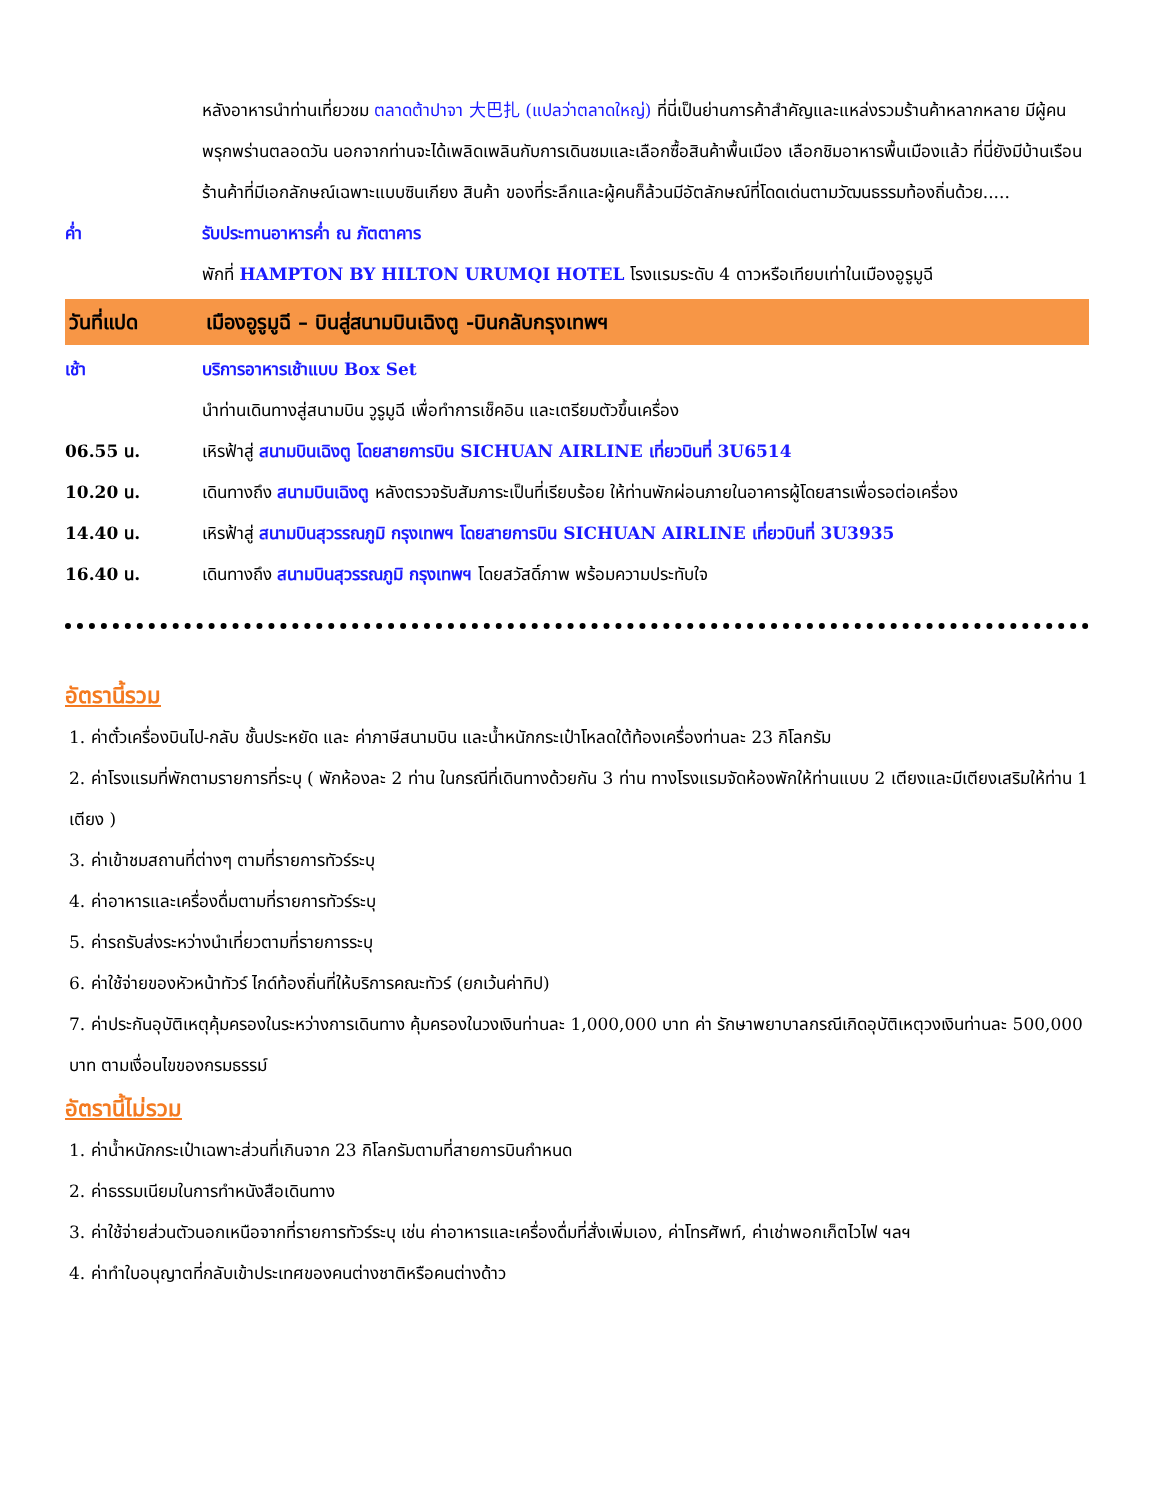หลังอาหารนำท่านเที่ยวชม ตลาดต้าปาจา 大巴扎 (แปลว่าตลาดใหญ่) ที่นี่เป็นย่านการค้าสำคัญและแหล่งรวมร้านค้าหลากหลาย มีผู้คนพรุกพร่านตลอดวัน นอกจากท่านจะได้เพลิดเพลินกับการเดินชมและเลือกซื้อสินค้าพื้นเมือง เลือกชิมอาหารพื้นเมืองแล้ว ที่นี่ยังมีบ้านเรือนร้านค้าที่มีเอกลักษณ์เฉพาะแบบซินเกียง สินค้า ของที่ระลึกและผู้คนก็ล้วนมีอัตลักษณ์ที่โดดเด่นตามวัฒนธรรมท้องถิ่นด้วย.....
ค่ำ รับประทานอาหารค่ำ ณ ภัตตาคาร
พักที่ HAMPTON BY HILTON URUMQI HOTEL โรงแรมระดับ 4 ดาวหรือเทียบเท่าในเมืองอูรูมูฉี
วันที่แปด เมืองอูรูมูฉี – บินสู่สนามบินเฉิงตู -บินกลับกรุงเทพฯ
เช้า บริการอาหารเช้าแบบ Box Set
นำท่านเดินทางสู่สนามบิน วูรูมูฉี เพื่อทำการเช็คอิน และเตรียมตัวขึ้นเครื่อง
06.55 น. เหิรฟ้าสู่ สนามบินเฉิงตู โดยสายการบิน SICHUAN AIRLINE เที่ยวบินที่ 3U6514
10.20 น. เดินทางถึง สนามบินเฉิงตู หลังตรวจรับสัมภาระเป็นที่เรียบร้อย ให้ท่านพักผ่อนภายในอาคารผู้โดยสารเพื่อรอต่อเครื่อง
14.40 น. เหิรฟ้าสู่ สนามบินสุวรรณภูมิ กรุงเทพฯ โดยสายการบิน SICHUAN AIRLINE เที่ยวบินที่ 3U3935
16.40 น. เดินทางถึง สนามบินสุวรรณภูมิ กรุงเทพฯ โดยสวัสดิ์ภาพ พร้อมความประทับใจ
อัตรานี้รวม
1. ค่าตั๋วเครื่องบินไป-กลับ ชั้นประหยัด และ ค่าภาษีสนามบิน และน้ำหนักกระเป๋าโหลดใต้ท้องเครื่องท่านละ 23 กิโลกรัม
2. ค่าโรงแรมที่พักตามรายการที่ระบุ ( พักห้องละ 2 ท่าน ในกรณีที่เดินทางด้วยกัน 3 ท่าน ทางโรงแรมจัดห้องพักให้ท่านแบบ 2 เตียงและมีเตียงเสริมให้ท่าน 1 เตียง )
3. ค่าเข้าชมสถานที่ต่างๆ ตามที่รายการทัวร์ระบุ
4. ค่าอาหารและเครื่องดื่มตามที่รายการทัวร์ระบุ
5. ค่ารถรับส่งระหว่างนำเที่ยวตามที่รายการระบุ
6. ค่าใช้จ่ายของหัวหน้าทัวร์ ไกด์ท้องถิ่นที่ให้บริการคณะทัวร์ (ยกเว้นค่าทิป)
7. ค่าประกันอุบัติเหตุคุ้มครองในระหว่างการเดินทาง คุ้มครองในวงเงินท่านละ 1,000,000 บาท ค่า รักษาพยาบาลกรณีเกิดอุบัติเหตุวงเงินท่านละ 500,000 บาท ตามเงื่อนไขของกรมธรรม์
อัตรานี้ไม่รวม
1. ค่าน้ำหนักกระเป๋าเฉพาะส่วนที่เกินจาก 23 กิโลกรัมตามที่สายการบินกำหนด
2. ค่าธรรมเนียมในการทำหนังสือเดินทาง
3. ค่าใช้จ่ายส่วนตัวนอกเหนือจากที่รายการทัวร์ระบุ เช่น ค่าอาหารและเครื่องดื่มที่สั่งเพิ่มเอง, ค่าโทรศัพท์, ค่าเช่าพอกเก็ตไวไฟ ฯลฯ
4. ค่าทำใบอนุญาตที่กลับเข้าประเทศของคนต่างชาติหรือคนต่างด้าว